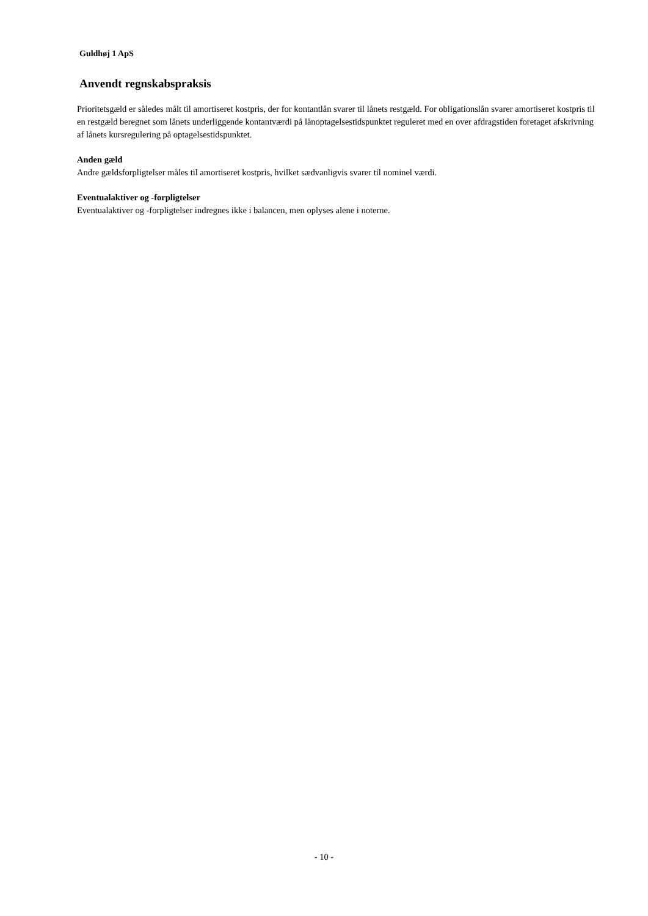Guldhøj 1 ApS
Anvendt regnskabspraksis
Prioritetsgæld er således målt til amortiseret kostpris, der for kontantlån svarer til lånets restgæld. For obligationslån svarer amortiseret kostpris til en restgæld beregnet som lånets underliggende kontantværdi på lånoptagelsestidspunktet reguleret med en over afdragstiden foretaget afskrivning af lånets kursregulering på optagelsestidspunktet.
Anden gæld
Andre gældsforpligtelser måles til amortiseret kostpris, hvilket sædvanligvis svarer til nominel værdi.
Eventualaktiver og -forpligtelser
Eventualaktiver og -forpligtelser indregnes ikke i balancen, men oplyses alene i noterne.
- 10 -